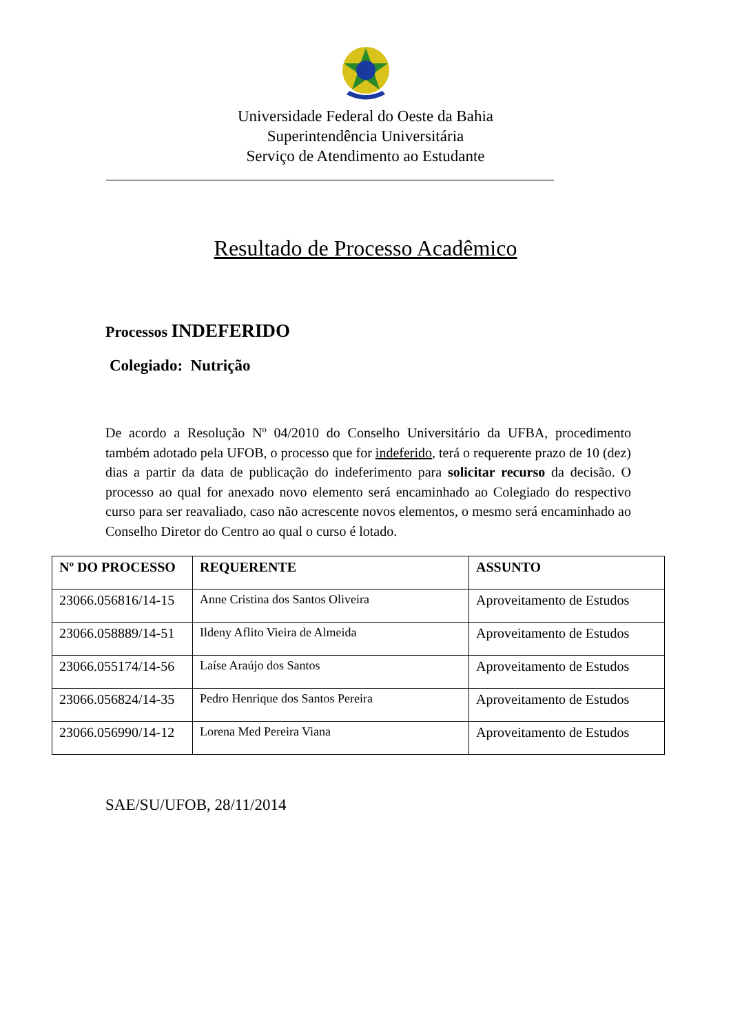Universidade Federal do Oeste da Bahia
Superintendência Universitária
Serviço de Atendimento ao Estudante
Resultado de Processo Acadêmico
Processos INDEFERIDO
Colegiado: Nutrição
De acordo a Resolução Nº 04/2010 do Conselho Universitário da UFBA, procedimento também adotado pela UFOB, o processo que for indeferido, terá o requerente prazo de 10 (dez) dias a partir da data de publicação do indeferimento para solicitar recurso da decisão. O processo ao qual for anexado novo elemento será encaminhado ao Colegiado do respectivo curso para ser reavaliado, caso não acrescente novos elementos, o mesmo será encaminhado ao Conselho Diretor do Centro ao qual o curso é lotado.
| Nº DO PROCESSO | REQUERENTE | ASSUNTO |
| --- | --- | --- |
| 23066.056816/14-15 | Anne Cristina dos Santos Oliveira | Aproveitamento de Estudos |
| 23066.058889/14-51 | Ildeny Aflito Vieira de Almeida | Aproveitamento de Estudos |
| 23066.055174/14-56 | Laíse Araújo dos Santos | Aproveitamento de Estudos |
| 23066.056824/14-35 | Pedro Henrique dos Santos Pereira | Aproveitamento de Estudos |
| 23066.056990/14-12 | Lorena Med Pereira Viana | Aproveitamento de Estudos |
SAE/SU/UFOB, 28/11/2014